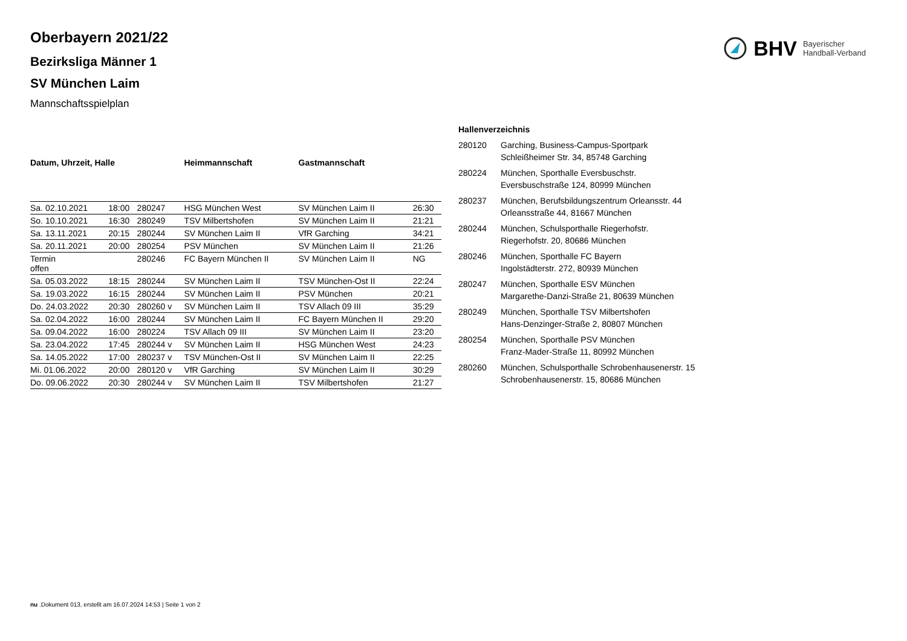BHV Bayerischer
Handball-Verband
Oberbayern 2021/22
Bezirksliga Männer 1
SV München Laim
Mannschaftsspielplan
| Datum, Uhrzeit, Halle | | | Heimmannschaft | Gastmannschaft | |
| --- | --- | --- | --- | --- | --- |
| Sa. 02.10.2021 | 18:00 | 280247 | HSG München West | SV München Laim II | 26:30 |
| So. 10.10.2021 | 16:30 | 280249 | TSV Milbertshofen | SV München Laim II | 21:21 |
| Sa. 13.11.2021 | 20:15 | 280244 | SV München Laim II | VfR Garching | 34:21 |
| Sa. 20.11.2021 | 20:00 | 280254 | PSV München | SV München Laim II | 21:26 |
| Termin offen | | 280246 | FC Bayern München II | SV München Laim II | NG |
| Sa. 05.03.2022 | 18:15 | 280244 | SV München Laim II | TSV München-Ost II | 22:24 |
| Sa. 19.03.2022 | 16:15 | 280244 | SV München Laim II | PSV München | 20:21 |
| Do. 24.03.2022 | 20:30 | 280260 v | SV München Laim II | TSV Allach 09 III | 35:29 |
| Sa. 02.04.2022 | 16:00 | 280244 | SV München Laim II | FC Bayern München II | 29:20 |
| Sa. 09.04.2022 | 16:00 | 280224 | TSV Allach 09 III | SV München Laim II | 23:20 |
| Sa. 23.04.2022 | 17:45 | 280244 v | SV München Laim II | HSG München West | 24:23 |
| Sa. 14.05.2022 | 17:00 | 280237 v | TSV München-Ost II | SV München Laim II | 22:25 |
| Mi. 01.06.2022 | 20:00 | 280120 v | VfR Garching | SV München Laim II | 30:29 |
| Do. 09.06.2022 | 20:30 | 280244 v | SV München Laim II | TSV Milbertshofen | 21:27 |
| Hallenverzeichnis | |
| --- | --- |
| 280120 | Garching, Business-Campus-Sportpark Schleißheimer Str. 34, 85748 Garching |
| 280224 | München, Sporthalle Eversbuschstr. Eversbuschstraße 124, 80999 München |
| 280237 | München, Berufsbildungszentrum Orleansstr. 44 Orleansstraße 44, 81667 München |
| 280244 | München, Schulsporthalle Riegerhofstr. Riegerhofstr. 20, 80686 München |
| 280246 | München, Sporthalle FC Bayern Ingolstädterstr. 272, 80939 München |
| 280247 | München, Sporthalle ESV München Margarethe-Danzi-Straße 21, 80639 München |
| 280249 | München, Sporthalle TSV Milbertshofen Hans-Denzinger-Straße 2, 80807 München |
| 280254 | München, Sporthalle PSV München Franz-Mader-Straße 11, 80992 München |
| 280260 | München, Schulsporthalle Schrobenhausenerstr. 15 Schrobenhausenerstr. 15, 80686 München |
nu .Dokument 013, erstellt am 16.07.2024 14:53 | Seite 1 von 2